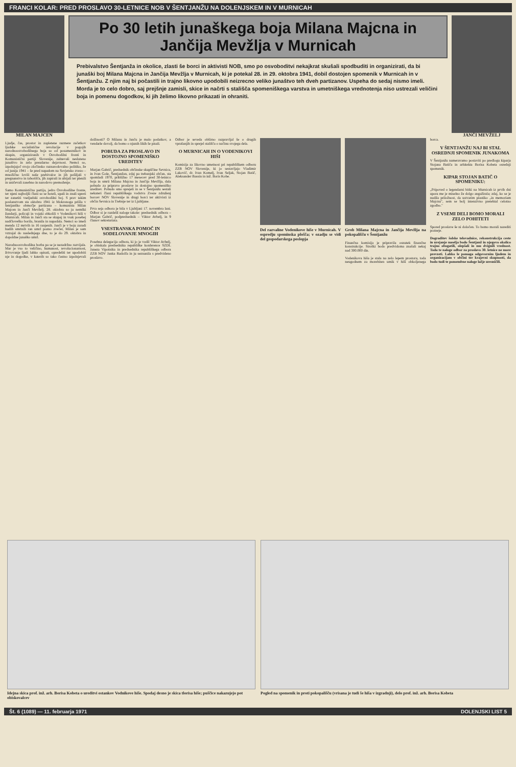FRANCI KOLAR: PRED PROSLAVO 30-LETNICE NOB V ŠENTJANŽU NA DOLENJSKEM IN V MURNICAH
MILAN MAJCEN
Po 30 letih junaškega boja Milana Majcna in Jančija Mevžlja v Murnicah
Prebivalstvo Šentjanža in okolice, zlasti še borci in aktivisti NOB, smo po osvoboditvi nekajkrat skušali spodbuditi in organizirati, da bi junaški boj Milana Majcna in Jančija Mevžlja v Murnicah, ki je potekal 28. in 29. oktobra 1941, dobil dostojen spomenik v Murnicah in v Šentjanžu. Z njim naj bi počastili in trajno likovno upodobili neizrecno veliko junaštvo teh dveh partizanov. Uspeha do sedaj nismo imeli. Morda je to celo dobro, saj prejšnje zamisli, skice in načrti s stališča spomeniškega varstva in umetniškega vrednotenja niso ustrezali veličini boja in pomenu dogodkov, ki jih želimo likovno prikazati in ohraniti.
JANČI MEVŽELJ
Ljudje, čas, prostor in zapletene razmere začetkov ljudske socialistične revolucije v pogojih narodnoosvobodilnega boja so od posameznikov in skupin, organiziranih v Osvobodilni fronti in Komunistični partiji Slovenije, zahtevali nesluteno junaštvo in zelo preudarno dejavnost. Nemci so, izpolnjujoč svojo zločinsko raznarodovalno politiko, že od junija 1941 – še pred napadom na Sovjetsko zvezo – množično lovili naše prebivalce in jih pošiljali v pregnanstvo in taborišča, jih zapirali in ubijali ter plenili in uničevali zasebno in narodovo premoženje.
Samo Komunistična partija, jedro Osvobodilne fronte, ter njeni najboljši člani so se hoteli, upali in znali upreti ter zanetiti vseljudski osvobodilni boj. S prav takim poslanstvom sta oktobra 1941 iz Mokronoga prišla v šentjanško območje partizana – komunista Milan Majcen in Janči Mevželj. 28. oktobra so ju nemški žandarji, policaji in vojaki obkolili v Vodenikovi hiši v Murnicah. Milan in Janči sta se skupaj in vsak posebej nadčloveško borila, branila in napadala. Nemci so imeli menda 12 mrtvih in 16 ranjenih. Janči je v boju zaradi hudih smrtnih ran umrl pozno zvečer, Milan je sam vztrajal do naslednjega dne, to je do 29. oktobra in dopoldne junaško umrl.
Narodnoosvobodilna borba pa se je nezadržno razvijala. Mar je vso to veličino, humanost, revolucionarnost, žrtvovanje ljudi lahko opisati, opredeliti ter upodobiti nje in dogodke, v katerih so tako častno izpolnjevali dolžnosti? O Milanu in Janču je malo podatkov, a vendarle dovolj, da bomo o njunih likih še pisali.
POBUDA ZA PROSLAVO IN DOSTOJNO SPOMENIŠKO UREDITEV
Marjan Gabrič, predsednik občinske skupščine Sevnica, in Ivan Gole, Šentjanžan, zdaj pa trebanjski občan, sta spomladi 1970, približno 17 mesecev pred 30-letnico boja in smrti Milana Majcna in Jančija Mevžlja, dala pobudo za pripravo proslave in dostojno spomeniško ureditev. Pobudo smo sprejeli in se v Šentjanžu sestali nekateri člani republiškega vodstva Zveze združenj borcev NOV Slovenije in drugi borci ter aktivisti iz občin Sevnica in Trebnje ter iz Ljubljane.
Prva seja odbora je bila v Ljubljani 17. novembra lani. Odbor si je razdelil naloge takole: predsednik odbora – Marjan Gabrič, podpredsednik – Viktor Avbelj, in 9 članov sekretariata.
VSESTRANSKA POMOČ IN SODELOVANJE MNOGIH
Posebna delegacija odbora, ki jo je vodil Viktor Avbelj, je obiskala predsednika republiške konference SZDL Janeza Vipotnika in predsednika republiškega odbora ZZB NOV Janka Rudolfa in ju seznanila s predvideno proslavo.
Odbor je seveda obširno razpravljal še o drugih vprašanjih in sprejel stališča o načinu svojega dela.
O MURNICAH IN O VODENIKOVI HIŠI
Komisija za likovno umetnost pri republiškem odboru ZZB NOV Slovenije, ki jo sestavljajo Vladimir Lakovič, dr. Ivan Komelj, Ivan Seljak, Stojan Batič, Aleksander Bassin in inž. Boris Kobe.
Del razvaline Vodenikove hiše v Murnicah. V ospredju spominska plošča; v ozadju se vidi del gospodarskega poslopja
Grob Milana Majcna in Jančija Mevžlja na pokopališču v Šentjanžu
Finančna komisija je pripravila osnutek finančne konstrukcije. Stroški bodo predvidoma znašali nekaj nad 300.000 din.
Vodenikova hiša je stala na zelo lepem prostoru, toda neugodnem za morebiten umik v hiši obkoljenega borca.
V ŠENTJANŽU NAJ BI STAL OSREDNJI SPOMENIK JUNAKOMA
V Šentjanžu nameravamo postaviti po predlogu kiparja Stojana Batiča in arhitekta Borisa Kobeta osrednji spomenik.
KIPAR STOJAN BATIČ O SPOMENIKU:
„Pripoved o legendarni bitki na Murnicah iz prvih dni upora me je miselno že dolgo angažirala; zdaj, ko se je nudila priložnost, da ustvarim plastiko „in memoriam Majcnu", sem se bolj intenzivno pretehtal celotno zgodbo."
Z VSEMI DELI BOMO MORALI ZELO POHITETI
Spored proslave še ni določen. To bomo morali narediti pozneje.
Dograditev šolske telovadnice, rekonstrukcija ceste in urejanje naselja bodo Šentjanž in njegovo okolico trajno obogatili, olepšali in mu dvignili vrednost. Toda te naloge odbor za proslavo 30. letnice ne more prevzeti. Lahko le pomaga odgovornim ljudem in organizacijam v občini ter krajevni skupnosti, da bodo tudi te pomembne naloge lažje uresničili.
Idejna skica prof. inž. arh. Borisa Kobeta o ureditvi ostankov Vodnikove hiše. Spodaj desno je skica tlorisa hiše; puščice nakazujejo pot obiskovalcev
Pogled na spomenik in proti pokopališču (vrisana je tudi še hiša v izgradnji), delo prof. inž. arh. Borisa Kobeta
Št. 6 (1089) — 11. februarja 1971 DOLENJSKI LIST 5